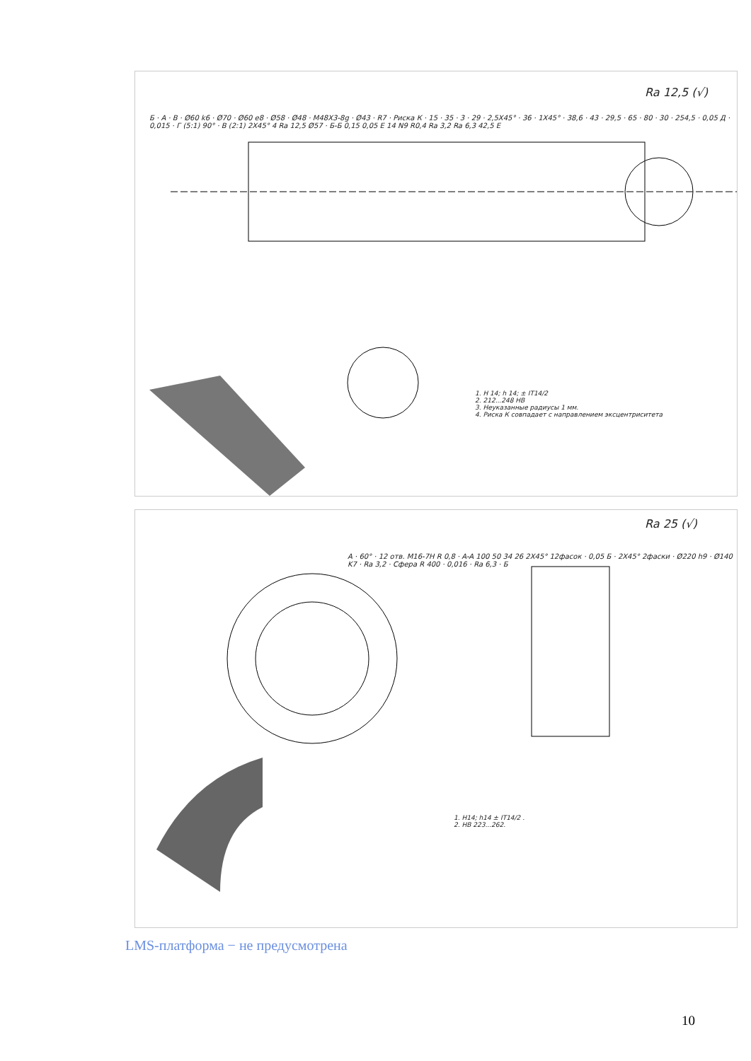Ra 12,5 (√)
Б · А · В · Ø60 k6 · Ø70 · Ø60 e8 · Ø58 · Ø48 · M48X3-8g · Ø43 · R7 · Риска К · 15 · 35 · 3 · 29 · 2,5X45° · 36 · 1X45° · 38,6 · 43 · 29,5 · 65 · 80 · 30 · 254,5 · 0,05 Д · 0,015 · Г (5:1) 90° · В (2:1) 2X45° 4 Ra 12,5 Ø57 · Б-Б 0,15 0,05 E 14 N9 R0,4 Ra 3,2 Ra 6,3 42,5 Е
1. H 14; h 14; ± IT14/2
2. 212...248 HB
3. Неуказанные радиусы 1 мм.
4. Риска К совпадает с направлением эксцентриситета
Ra 25 (√)
A · 60° · 12 отв. M16-7H R 0,8 · A-A 100 50 34 26 2X45° 12фасок · 0,05 Б · 2X45° 2фаски · Ø220 h9 · Ø140 K7 · Ra 3,2 · Сфера R 400 · 0,016 · Ra 6,3 · Б
1. H14; h14 ± IT14/2 .
2. HB 223...262.
LMS-платформа − не предусмотрена
10